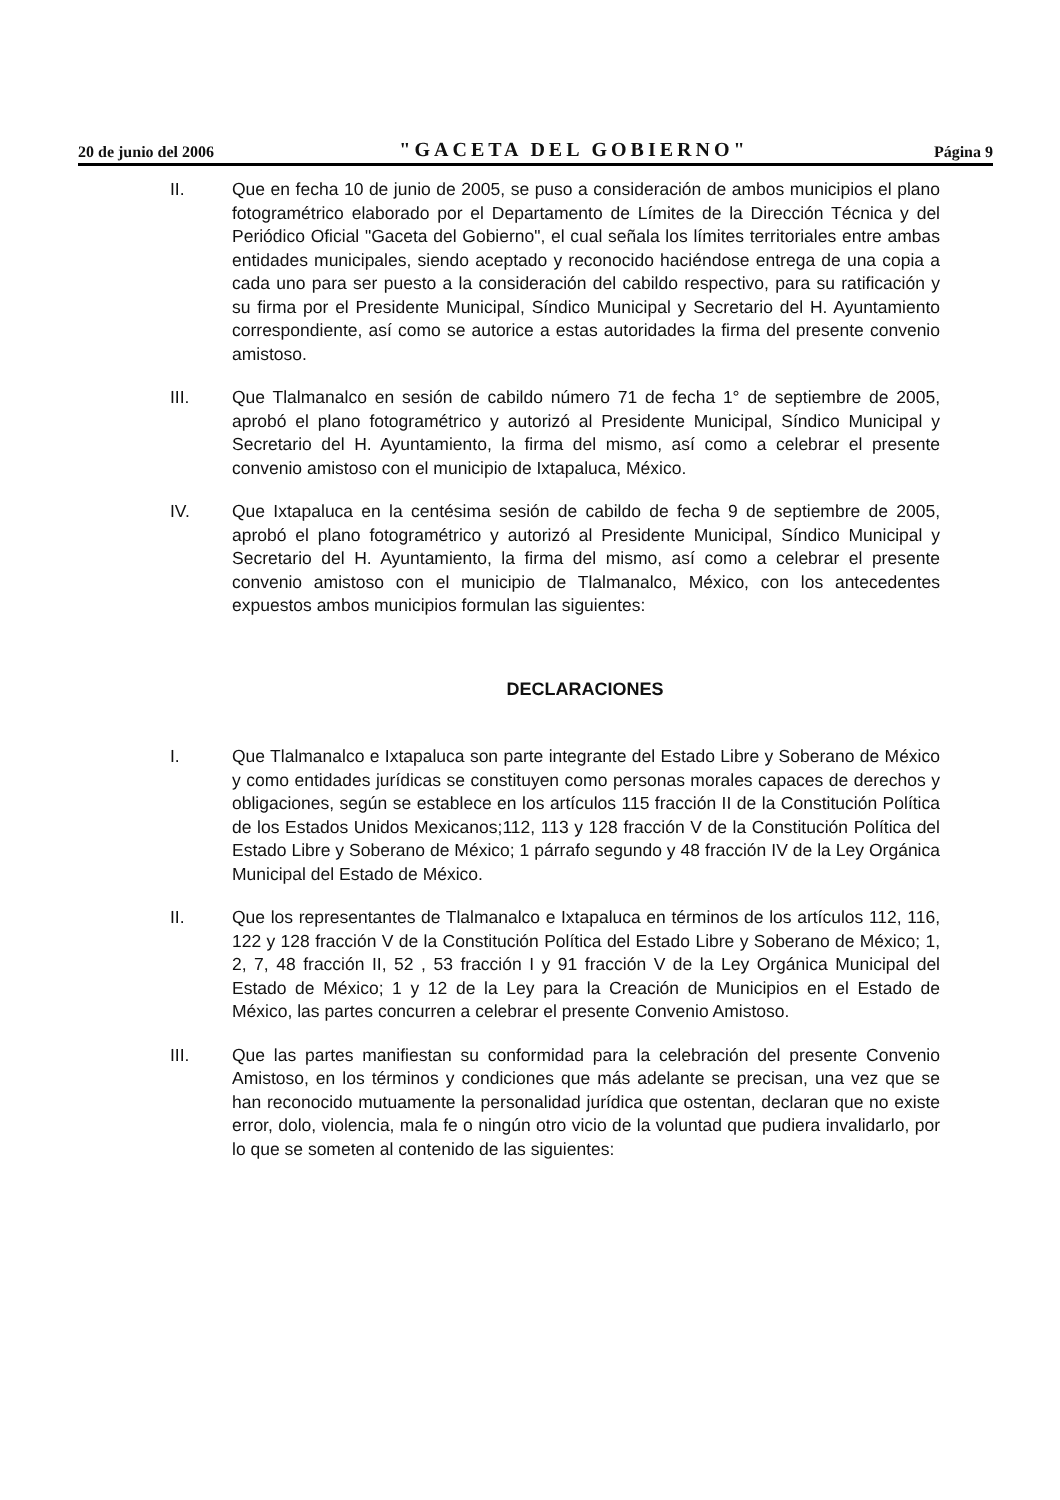20 de junio del 2006 "GACETA DEL GOBIERNO" Página 9
II. Que en fecha 10 de junio de 2005, se puso a consideración de ambos municipios el plano fotogramétrico elaborado por el Departamento de Límites de la Dirección Técnica y del Periódico Oficial "Gaceta del Gobierno", el cual señala los límites territoriales entre ambas entidades municipales, siendo aceptado y reconocido haciéndose entrega de una copia a cada uno para ser puesto a la consideración del cabildo respectivo, para su ratificación y su firma por el Presidente Municipal, Síndico Municipal y Secretario del H. Ayuntamiento correspondiente, así como se autorice a estas autoridades la firma del presente convenio amistoso.
III. Que Tlalmanalco en sesión de cabildo número 71 de fecha 1° de septiembre de 2005, aprobó el plano fotogramétrico y autorizó al Presidente Municipal, Síndico Municipal y Secretario del H. Ayuntamiento, la firma del mismo, así como a celebrar el presente convenio amistoso con el municipio de Ixtapaluca, México.
IV. Que Ixtapaluca en la centésima sesión de cabildo de fecha 9 de septiembre de 2005, aprobó el plano fotogramétrico y autorizó al Presidente Municipal, Síndico Municipal y Secretario del H. Ayuntamiento, la firma del mismo, así como a celebrar el presente convenio amistoso con el municipio de Tlalmanalco, México, con los antecedentes expuestos ambos municipios formulan las siguientes:
DECLARACIONES
I. Que Tlalmanalco e Ixtapaluca son parte integrante del Estado Libre y Soberano de México y como entidades jurídicas se constituyen como personas morales capaces de derechos y obligaciones, según se establece en los artículos 115 fracción II de la Constitución Política de los Estados Unidos Mexicanos;112, 113 y 128 fracción V de la Constitución Política del Estado Libre y Soberano de México; 1 párrafo segundo y 48 fracción IV de la Ley Orgánica Municipal del Estado de México.
II. Que los representantes de Tlalmanalco e Ixtapaluca en términos de los artículos 112, 116, 122 y 128 fracción V de la Constitución Política del Estado Libre y Soberano de México; 1, 2, 7, 48 fracción II, 52 , 53 fracción I y 91 fracción V de la Ley Orgánica Municipal del Estado de México; 1 y 12 de la Ley para la Creación de Municipios en el Estado de México, las partes concurren a celebrar el presente Convenio Amistoso.
III. Que las partes manifiestan su conformidad para la celebración del presente Convenio Amistoso, en los términos y condiciones que más adelante se precisan, una vez que se han reconocido mutuamente la personalidad jurídica que ostentan, declaran que no existe error, dolo, violencia, mala fe o ningún otro vicio de la voluntad que pudiera invalidarlo, por lo que se someten al contenido de las siguientes: